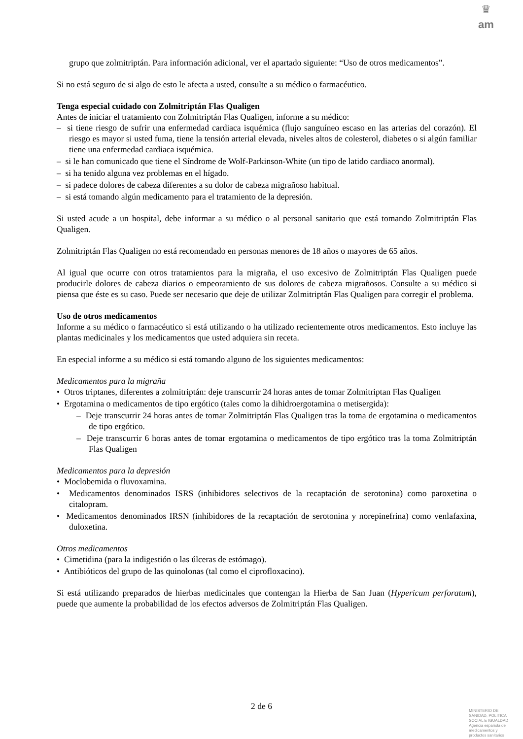♛
am
grupo que zolmitriptán. Para información adicional, ver el apartado siguiente: “Uso de otros medicamentos”.
Si no está seguro de si algo de esto le afecta a usted, consulte a su médico o farmacéutico.
Tenga especial cuidado con Zolmitriptán Flas Qualigen
Antes de iniciar el tratamiento con Zolmitriptán Flas Qualigen, informe a su médico:
– si tiene riesgo de sufrir una enfermedad cardiaca isquémica (flujo sanguíneo escaso en las arterias del corazón). El riesgo es mayor si usted fuma, tiene la tensión arterial elevada, niveles altos de colesterol, diabetes o si algún familiar tiene una enfermedad cardiaca isquémica.
– si le han comunicado que tiene el Síndrome de Wolf-Parkinson-White (un tipo de latido cardiaco anormal).
– si ha tenido alguna vez problemas en el hígado.
– si padece dolores de cabeza diferentes a su dolor de cabeza migrañoso habitual.
– si está tomando algún medicamento para el tratamiento de la depresión.
Si usted acude a un hospital, debe informar a su médico o al personal sanitario que está tomando Zolmitriptán Flas Qualigen.
Zolmitriptán Flas Qualigen no está recomendado en personas menores de 18 años o mayores de 65 años.
Al igual que ocurre con otros tratamientos para la migraña, el uso excesivo de Zolmitriptán Flas Qualigen puede producirle dolores de cabeza diarios o empeoramiento de sus dolores de cabeza migrañosos. Consulte a su médico si piensa que éste es su caso. Puede ser necesario que deje de utilizar Zolmitriptán Flas Qualigen para corregir el problema.
Uso de otros medicamentos
Informe a su médico o farmacéutico si está utilizando o ha utilizado recientemente otros medicamentos. Esto incluye las plantas medicinales y los medicamentos que usted adquiera sin receta.
En especial informe a su médico si está tomando alguno de los siguientes medicamentos:
Medicamentos para la migraña
• Otros triptanes, diferentes a zolmitriptán: deje transcurrir 24 horas antes de tomar Zolmitriptan Flas Qualigen
• Ergotamina o medicamentos de tipo ergótico (tales como la dihidroergotamina o metisergida):
– Deje transcurrir 24 horas antes de tomar Zolmitriptán Flas Qualigen tras la toma de ergotamina o medicamentos de tipo ergótico.
– Deje transcurrir 6 horas antes de tomar ergotamina o medicamentos de tipo ergótico tras la toma Zolmitriptán Flas Qualigen
Medicamentos para la depresión
• Moclobemida o fluvoxamina.
• Medicamentos denominados ISRS (inhibidores selectivos de la recaptación de serotonina) como paroxetina o citalopram.
• Medicamentos denominados IRSN (inhibidores de la recaptación de serotonina y norepinefrina) como venlafaxina, duloxetina.
Otros medicamentos
• Cimetidina (para la indigestión o las úlceras de estómago).
• Antibióticos del grupo de las quinolonas (tal como el ciprofloxacino).
Si está utilizando preparados de hierbas medicinales que contengan la Hierba de San Juan (Hypericum perforatum), puede que aumente la probabilidad de los efectos adversos de Zolmitriptán Flas Qualigen.
2 de 6
MINISTERIO DE
SANIDAD, POLITICA
SOCIAL E IGUALDAD
Agencia española de
medicamentos y
productos sanitarios